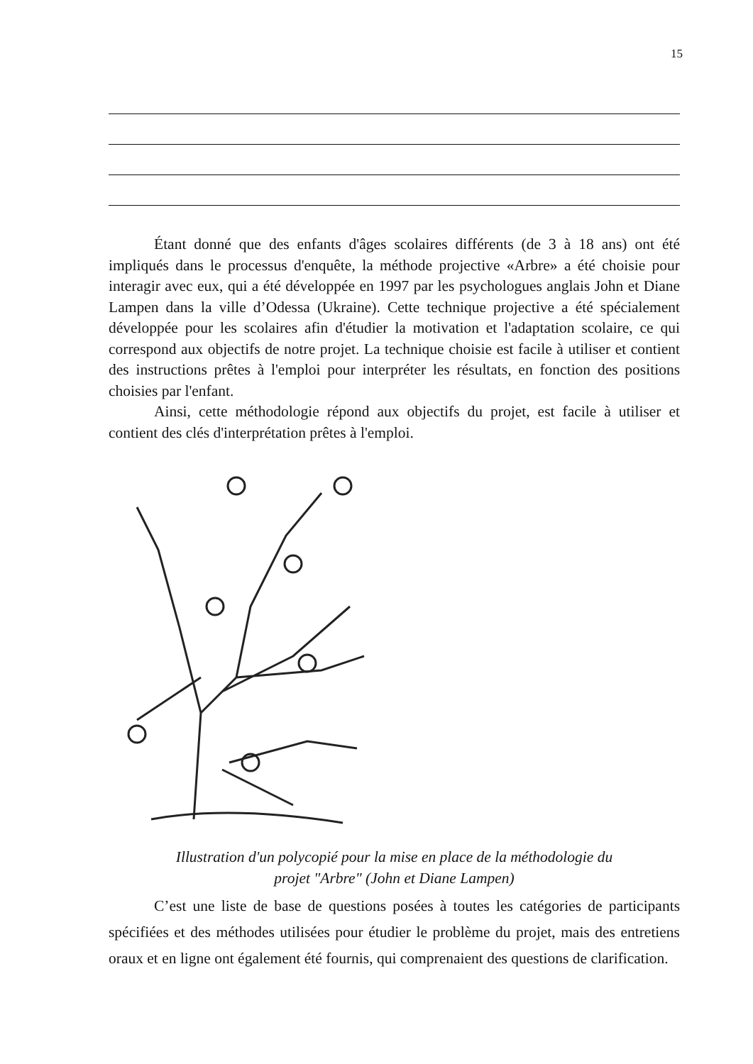15
Étant donné que des enfants d'âges scolaires différents (de 3 à 18 ans) ont été impliqués dans le processus d'enquête, la méthode projective «Arbre» a été choisie pour interagir avec eux, qui a été développée en 1997 par les psychologues anglais John et Diane Lampen dans la ville d’Odessa (Ukraine). Cette technique projective a été spécialement développée pour les scolaires afin d'étudier la motivation et l'adaptation scolaire, ce qui correspond aux objectifs de notre projet. La technique choisie est facile à utiliser et contient des instructions prêtes à l'emploi pour interpréter les résultats, en fonction des positions choisies par l'enfant.
Ainsi, cette méthodologie répond aux objectifs du projet, est facile à utiliser et contient des clés d'interprétation prêtes à l'emploi.
Illustration d'un polycopié pour la mise en place de la méthodologie du
projet "Arbre" (John et Diane Lampen)
C’est une liste de base de questions posées à toutes les catégories de participants spécifiées et des méthodes utilisées pour étudier le problème du projet, mais des entretiens oraux et en ligne ont également été fournis, qui comprenaient des questions de clarification.